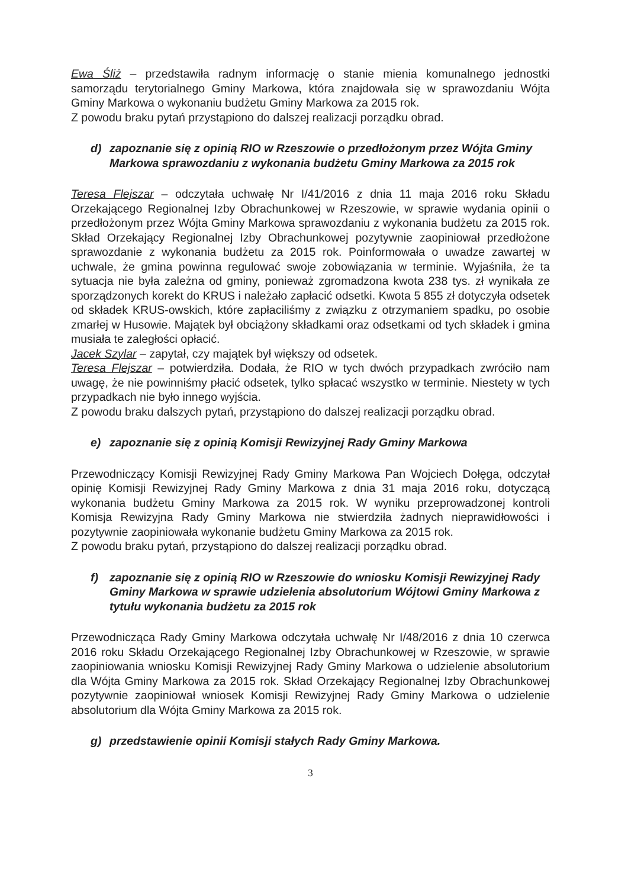Ewa Śliż – przedstawiła radnym informację o stanie mienia komunalnego jednostki samorządu terytorialnego Gminy Markowa, która znajdowała się w sprawozdaniu Wójta Gminy Markowa o wykonaniu budżetu Gminy Markowa za 2015 rok.
Z powodu braku pytań przystąpiono do dalszej realizacji porządku obrad.
d) zapoznanie się z opinią RIO w Rzeszowie o przedłożonym przez Wójta Gminy Markowa sprawozdaniu z wykonania budżetu Gminy Markowa za 2015 rok
Teresa Flejszar – odczytała uchwałę Nr I/41/2016 z dnia 11 maja 2016 roku Składu Orzekającego Regionalnej Izby Obrachunkowej w Rzeszowie, w sprawie wydania opinii o przedłożonym przez Wójta Gminy Markowa sprawozdaniu z wykonania budżetu za 2015 rok. Skład Orzekający Regionalnej Izby Obrachunkowej pozytywnie zaopiniował przedłożone sprawozdanie z wykonania budżetu za 2015 rok. Poinformowała o uwadze zawartej w uchwale, że gmina powinna regulować swoje zobowiązania w terminie. Wyjaśniła, że ta sytuacja nie była zależna od gminy, ponieważ zgromadzona kwota 238 tys. zł wynikała ze sporządzonych korekt do KRUS i należało zapłacić odsetki. Kwota 5 855 zł dotyczyła odsetek od składek KRUS-owskich, które zapłaciliśmy z związku z otrzymaniem spadku, po osobie zmarłej w Husowie. Majątek był obciążony składkami oraz odsetkami od tych składek i gmina musiała te zaległości opłacić.
Jacek Szylar – zapytał, czy majątek był większy od odsetek.
Teresa Flejszar – potwierdziła. Dodała, że RIO w tych dwóch przypadkach zwróciło nam uwagę, że nie powinniśmy płacić odsetek, tylko spłacać wszystko w terminie. Niestety w tych przypadkach nie było innego wyjścia.
Z powodu braku dalszych pytań, przystąpiono do dalszej realizacji porządku obrad.
e) zapoznanie się z opinią Komisji Rewizyjnej Rady Gminy Markowa
Przewodniczący Komisji Rewizyjnej Rady Gminy Markowa Pan Wojciech Dołęga, odczytał opinię Komisji Rewizyjnej Rady Gminy Markowa z dnia 31 maja 2016 roku, dotyczącą wykonania budżetu Gminy Markowa za 2015 rok. W wyniku przeprowadzonej kontroli Komisja Rewizyjna Rady Gminy Markowa nie stwierdziła żadnych nieprawidłowości i pozytywnie zaopiniowała wykonanie budżetu Gminy Markowa za 2015 rok.
Z powodu braku pytań, przystąpiono do dalszej realizacji porządku obrad.
f) zapoznanie się z opinią RIO w Rzeszowie do wniosku Komisji Rewizyjnej Rady Gminy Markowa w sprawie udzielenia absolutorium Wójtowi Gminy Markowa z tytułu wykonania budżetu za 2015 rok
Przewodnicząca Rady Gminy Markowa odczytała uchwałę Nr I/48/2016 z dnia 10 czerwca 2016 roku Składu Orzekającego Regionalnej Izby Obrachunkowej w Rzeszowie, w sprawie zaopiniowania wniosku Komisji Rewizyjnej Rady Gminy Markowa o udzielenie absolutorium dla Wójta Gminy Markowa za 2015 rok. Skład Orzekający Regionalnej Izby Obrachunkowej pozytywnie zaopiniował wniosek Komisji Rewizyjnej Rady Gminy Markowa o udzielenie absolutorium dla Wójta Gminy Markowa za 2015 rok.
g) przedstawienie opinii Komisji stałych Rady Gminy Markowa.
3